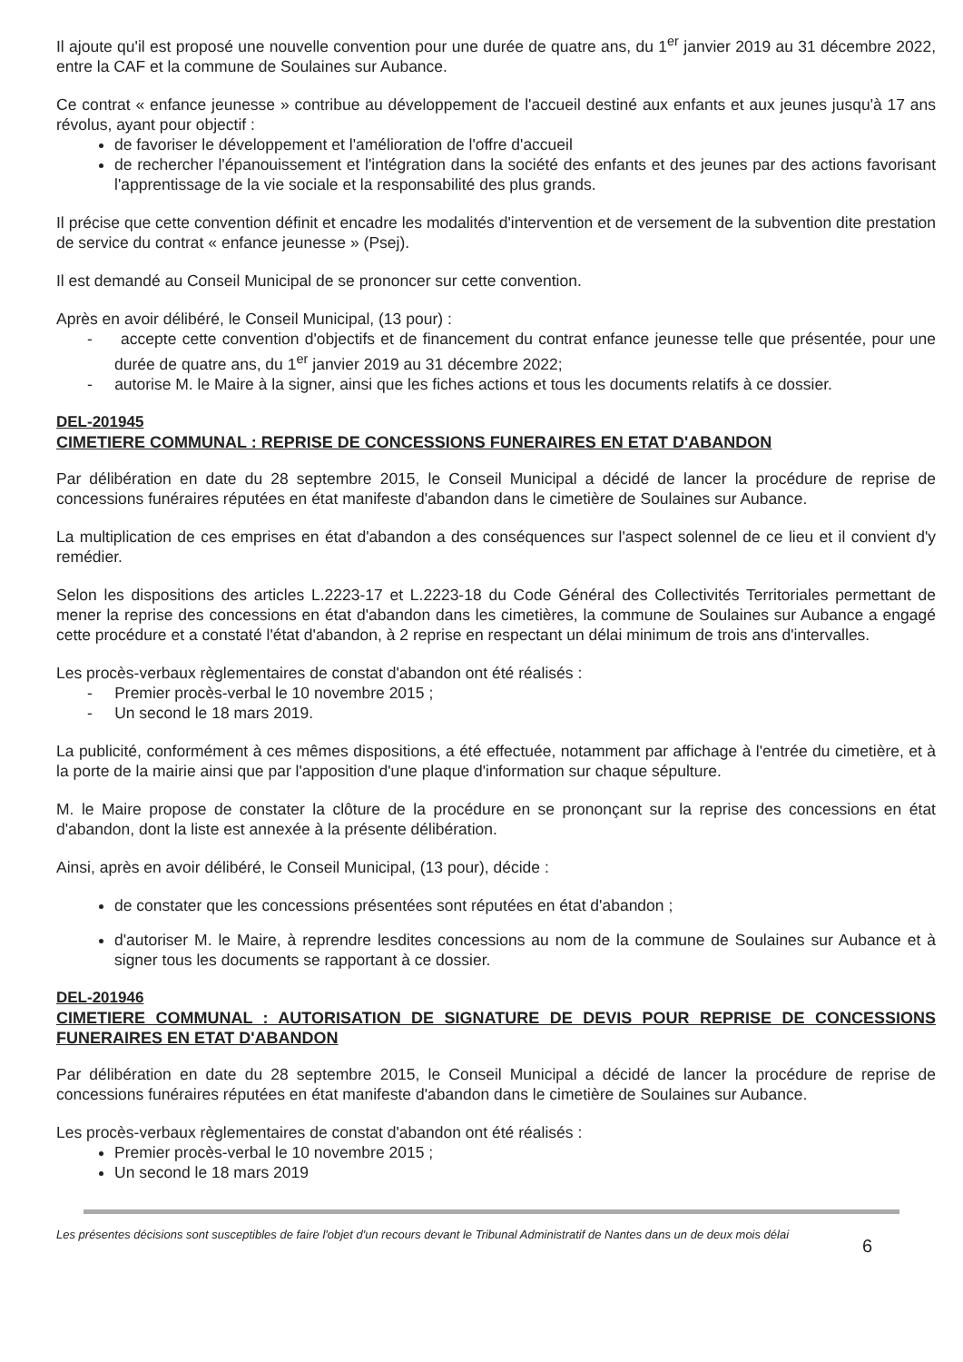Il ajoute qu'il est proposé une nouvelle convention pour une durée de quatre ans, du 1<sup>er</sup> janvier 2019 au 31 décembre 2022, entre la CAF et la commune de Soulaines sur Aubance.
Ce contrat « enfance jeunesse » contribue au développement de l'accueil destiné aux enfants et aux jeunes jusqu'à 17 ans révolus, ayant pour objectif :
de favoriser le développement et l'amélioration de l'offre d'accueil
de rechercher l'épanouissement et l'intégration dans la société des enfants et des jeunes par des actions favorisant l'apprentissage de la vie sociale et la responsabilité des plus grands.
Il précise que cette convention définit et encadre les modalités d'intervention et de versement de la subvention dite prestation de service du contrat « enfance jeunesse » (Psej).
Il est demandé au Conseil Municipal de se prononcer sur cette convention.
Après en avoir délibéré, le Conseil Municipal, (13 pour) :
- accepte cette convention d'objectifs et de financement du contrat enfance jeunesse telle que présentée, pour une durée de quatre ans, du 1<sup>er</sup> janvier 2019 au 31 décembre 2022;
- autorise M. le Maire à la signer, ainsi que les fiches actions et tous les documents relatifs à ce dossier.
DEL-201945
CIMETIERE COMMUNAL : REPRISE DE CONCESSIONS FUNERAIRES EN ETAT D'ABANDON
Par délibération en date du 28 septembre 2015, le Conseil Municipal a décidé de lancer la procédure de reprise de concessions funéraires réputées en état manifeste d'abandon dans le cimetière de Soulaines sur Aubance.
La multiplication de ces emprises en état d'abandon a des conséquences sur l'aspect solennel de ce lieu et il convient d'y remédier.
Selon les dispositions des articles L.2223-17 et L.2223-18 du Code Général des Collectivités Territoriales permettant de mener la reprise des concessions en état d'abandon dans les cimetières, la commune de Soulaines sur Aubance a engagé cette procédure et a constaté l'état d'abandon, à 2 reprise en respectant un délai minimum de trois ans d'intervalles.
Les procès-verbaux règlementaires de constat d'abandon ont été réalisés :
- Premier procès-verbal le 10 novembre 2015 ;
- Un second le 18 mars 2019.
La publicité, conformément à ces mêmes dispositions, a été effectuée, notamment par affichage à l'entrée du cimetière, et à la porte de la mairie ainsi que par l'apposition d'une plaque d'information sur chaque sépulture.
M. le Maire propose de constater la clôture de la procédure en se prononçant sur la reprise des concessions en état d'abandon, dont la liste est annexée à la présente délibération.
Ainsi, après en avoir délibéré, le Conseil Municipal, (13 pour), décide :
de constater que les concessions présentées sont réputées en état d'abandon ;
d'autoriser M. le Maire, à reprendre lesdites concessions au nom de la commune de Soulaines sur Aubance et à signer tous les documents se rapportant à ce dossier.
DEL-201946
CIMETIERE COMMUNAL : AUTORISATION DE SIGNATURE DE DEVIS POUR REPRISE DE CONCESSIONS FUNERAIRES EN ETAT D'ABANDON
Par délibération en date du 28 septembre 2015, le Conseil Municipal a décidé de lancer la procédure de reprise de concessions funéraires réputées en état manifeste d'abandon dans le cimetière de Soulaines sur Aubance.
Les procès-verbaux règlementaires de constat d'abandon ont été réalisés :
Premier procès-verbal le 10 novembre 2015 ;
Un second le 18 mars 2019
Les présentes décisions sont susceptibles de faire l'objet d'un recours devant le Tribunal Administratif de Nantes dans un de deux mois délai 6